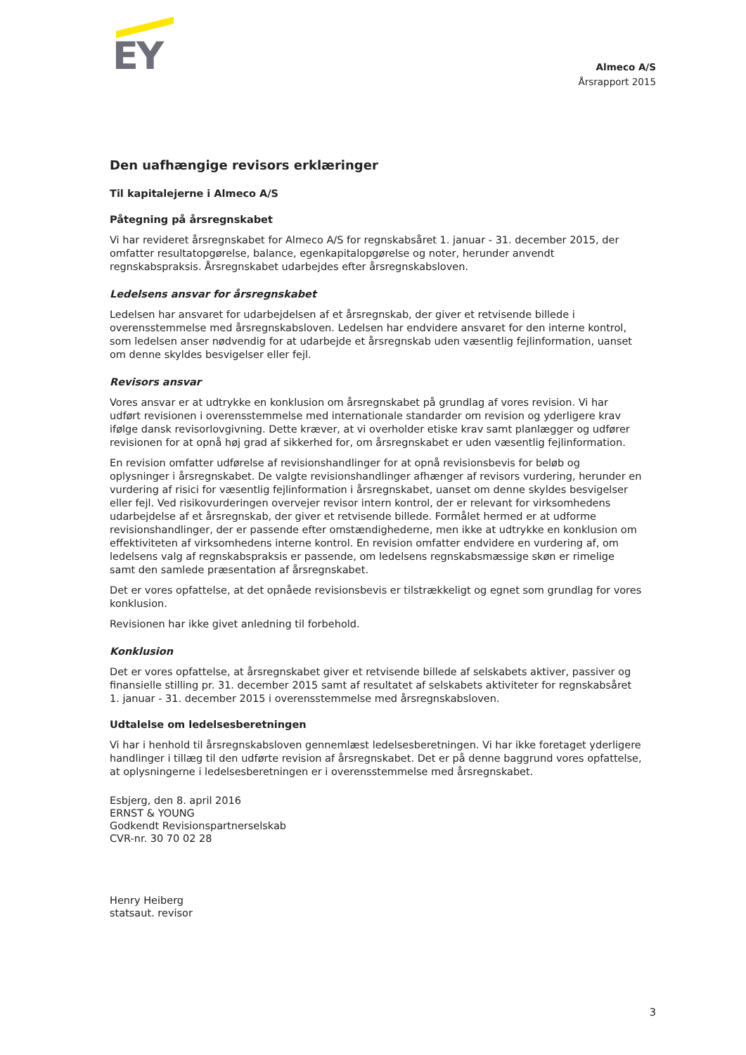EY
Almeco A/S
Årsrapport 2015
Den uafhængige revisors erklæringer
Til kapitalejerne i Almeco A/S
Påtegning på årsregnskabet
Vi har revideret årsregnskabet for Almeco A/S for regnskabsåret 1. januar - 31. december 2015, der omfatter resultatopgørelse, balance, egenkapitalopgørelse og noter, herunder anvendt regnskabspraksis. Årsregnskabet udarbejdes efter årsregnskabsloven.
Ledelsens ansvar for årsregnskabet
Ledelsen har ansvaret for udarbejdelsen af et årsregnskab, der giver et retvisende billede i overensstemmelse med årsregnskabsloven. Ledelsen har endvidere ansvaret for den interne kontrol, som ledelsen anser nødvendig for at udarbejde et årsregnskab uden væsentlig fejlinformation, uanset om denne skyldes besvigelser eller fejl.
Revisors ansvar
Vores ansvar er at udtrykke en konklusion om årsregnskabet på grundlag af vores revision. Vi har udført revisionen i overensstemmelse med internationale standarder om revision og yderligere krav ifølge dansk revisorlovgivning. Dette kræver, at vi overholder etiske krav samt planlægger og udfører revisionen for at opnå høj grad af sikkerhed for, om årsregnskabet er uden væsentlig fejlinformation.
En revision omfatter udførelse af revisionshandlinger for at opnå revisionsbevis for beløb og oplysninger i årsregnskabet. De valgte revisionshandlinger afhænger af revisors vurdering, herunder en vurdering af risici for væsentlig fejlinformation i årsregnskabet, uanset om denne skyldes besvigelser eller fejl. Ved risikovurderingen overvejer revisor intern kontrol, der er relevant for virksomhedens udarbejdelse af et årsregnskab, der giver et retvisende billede. Formålet hermed er at udforme revisionshandlinger, der er passende efter omstændighederne, men ikke at udtrykke en konklusion om effektiviteten af virksomhedens interne kontrol. En revision omfatter endvidere en vurdering af, om ledelsens valg af regnskabspraksis er passende, om ledelsens regnskabsmæssige skøn er rimelige samt den samlede præsentation af årsregnskabet.
Det er vores opfattelse, at det opnåede revisionsbevis er tilstrækkeligt og egnet som grundlag for vores konklusion.
Revisionen har ikke givet anledning til forbehold.
Konklusion
Det er vores opfattelse, at årsregnskabet giver et retvisende billede af selskabets aktiver, passiver og finansielle stilling pr. 31. december 2015 samt af resultatet af selskabets aktiviteter for regnskabsåret 1. januar - 31. december 2015 i overensstemmelse med årsregnskabsloven.
Udtalelse om ledelsesberetningen
Vi har i henhold til årsregnskabsloven gennemlæst ledelsesberetningen. Vi har ikke foretaget yderligere handlinger i tillæg til den udførte revision af årsregnskabet. Det er på denne baggrund vores opfattelse, at oplysningerne i ledelsesberetningen er i overensstemmelse med årsregnskabet.
Esbjerg, den 8. april 2016
ERNST & YOUNG
Godkendt Revisionspartnerselskab
CVR-nr. 30 70 02 28
Henry Heiberg
statsaut. revisor
3